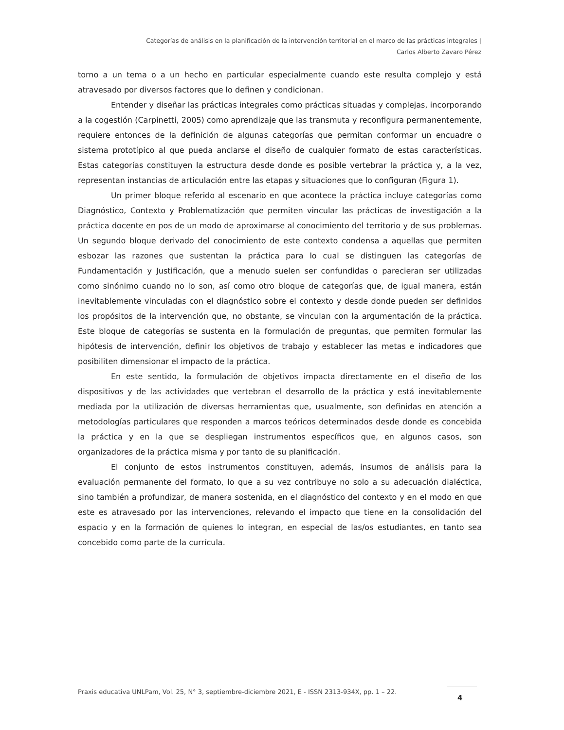Categorías de análisis en la planificación de la intervención territorial en el marco de las prácticas integrales |
Carlos Alberto Zavaro Pérez
torno a un tema o a un hecho en particular especialmente cuando este resulta complejo y está atravesado por diversos factores que lo definen y condicionan.
Entender y diseñar las prácticas integrales como prácticas situadas y complejas, incorporando a la cogestión (Carpinetti, 2005) como aprendizaje que las transmuta y reconfigura permanentemente, requiere entonces de la definición de algunas categorías que permitan conformar un encuadre o sistema prototípico al que pueda anclarse el diseño de cualquier formato de estas características. Estas categorías constituyen la estructura desde donde es posible vertebrar la práctica y, a la vez, representan instancias de articulación entre las etapas y situaciones que lo configuran (Figura 1).
Un primer bloque referido al escenario en que acontece la práctica incluye categorías como Diagnóstico, Contexto y Problematización que permiten vincular las prácticas de investigación a la práctica docente en pos de un modo de aproximarse al conocimiento del territorio y de sus problemas. Un segundo bloque derivado del conocimiento de este contexto condensa a aquellas que permiten esbozar las razones que sustentan la práctica para lo cual se distinguen las categorías de Fundamentación y Justificación, que a menudo suelen ser confundidas o parecieran ser utilizadas como sinónimo cuando no lo son, así como otro bloque de categorías que, de igual manera, están inevitablemente vinculadas con el diagnóstico sobre el contexto y desde donde pueden ser definidos los propósitos de la intervención que, no obstante, se vinculan con la argumentación de la práctica. Este bloque de categorías se sustenta en la formulación de preguntas, que permiten formular las hipótesis de intervención, definir los objetivos de trabajo y establecer las metas e indicadores que posibiliten dimensionar el impacto de la práctica.
En este sentido, la formulación de objetivos impacta directamente en el diseño de los dispositivos y de las actividades que vertebran el desarrollo de la práctica y está inevitablemente mediada por la utilización de diversas herramientas que, usualmente, son definidas en atención a metodologías particulares que responden a marcos teóricos determinados desde donde es concebida la práctica y en la que se despliegan instrumentos específicos que, en algunos casos, son organizadores de la práctica misma y por tanto de su planificación.
El conjunto de estos instrumentos constituyen, además, insumos de análisis para la evaluación permanente del formato, lo que a su vez contribuye no solo a su adecuación dialéctica, sino también a profundizar, de manera sostenida, en el diagnóstico del contexto y en el modo en que este es atravesado por las intervenciones, relevando el impacto que tiene en la consolidación del espacio y en la formación de quienes lo integran, en especial de las/os estudiantes, en tanto sea concebido como parte de la currícula.
Praxis educativa UNLPam, Vol. 25, N° 3, septiembre-diciembre 2021, E - ISSN 2313-934X, pp. 1 – 22.
4